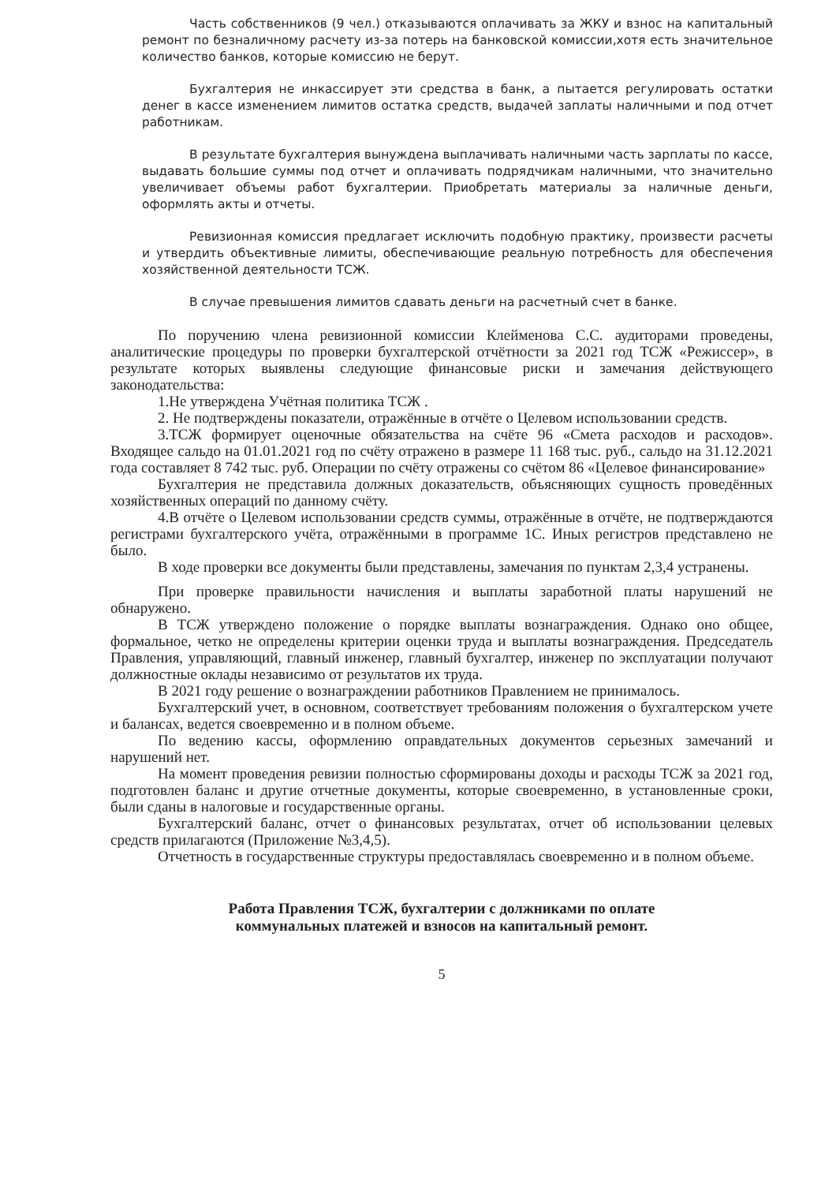Часть собственников (9 чел.) отказываются оплачивать за ЖКУ и взнос на капитальный ремонт по безналичному расчету из-за потерь на банковской комиссии,хотя есть значительное количество банков, которые комиссию не берут.
Бухгалтерия не инкассирует эти средства в банк, а пытается регулировать остатки денег в кассе изменением лимитов остатка средств, выдачей заплаты наличными и под отчет работникам.
В результате бухгалтерия вынуждена выплачивать наличными часть зарплаты по кассе, выдавать большие суммы под отчет и оплачивать подрядчикам наличными, что значительно увеличивает объемы работ бухгалтерии. Приобретать материалы за наличные деньги, оформлять акты и отчеты.
Ревизионная комиссия предлагает исключить подобную практику, произвести расчеты и утвердить объективные лимиты, обеспечивающие реальную потребность для обеспечения хозяйственной деятельности ТСЖ.
В случае превышения лимитов сдавать деньги на расчетный счет в банке.
По поручению члена ревизионной комиссии Клейменова С.С. аудиторами проведены, аналитические процедуры по проверки бухгалтерской отчётности за 2021 год ТСЖ «Режиссер», в результате которых выявлены следующие финансовые риски и замечания действующего законодательства:
1.Не утверждена Учётная политика ТСЖ .
2. Не подтверждены показатели, отражённые в отчёте о Целевом использовании средств.
3.ТСЖ формирует оценочные обязательства на счёте 96 «Смета расходов и расходов». Входящее сальдо на 01.01.2021 год по счёту отражено в размере 11 168 тыс. руб., сальдо на 31.12.2021 года составляет 8 742 тыс. руб. Операции по счёту отражены со счётом 86 «Целевое финансирование»
Бухгалтерия не представила должных доказательств, объясняющих сущность проведённых хозяйственных операций по данному счёту.
4.В отчёте о Целевом использовании средств суммы, отражённые в отчёте, не подтверждаются регистрами бухгалтерского учёта, отражёнными в программе 1С. Иных регистров представлено не было.
В ходе проверки все документы были представлены, замечания по пунктам 2,3,4 устранены.
При проверке правильности начисления и выплаты заработной платы нарушений не обнаружено.
В ТСЖ утверждено положение о порядке выплаты вознаграждения. Однако оно общее, формальное, четко не определены критерии оценки труда и выплаты вознаграждения. Председатель Правления, управляющий, главный инженер, главный бухгалтер, инженер по эксплуатации получают должностные оклады независимо от результатов их труда.
В 2021 году решение о вознаграждении работников Правлением не принималось.
Бухгалтерский учет, в основном, соответствует требованиям положения о бухгалтерском учете и балансах, ведется своевременно и в полном объеме.
По ведению кассы, оформлению оправдательных документов серьезных замечаний и нарушений нет.
На момент проведения ревизии полностью сформированы доходы и расходы ТСЖ за 2021 год, подготовлен баланс и другие отчетные документы, которые своевременно, в установленные сроки, были сданы в налоговые и государственные органы.
Бухгалтерский баланс, отчет о финансовых результатах, отчет об использовании целевых средств прилагаются (Приложение №3,4,5).
Отчетность в государственные структуры предоставлялась своевременно и в полном объеме.
Работа Правления ТСЖ, бухгалтерии с должниками по оплате
коммунальных платежей и взносов на капитальный ремонт.
5